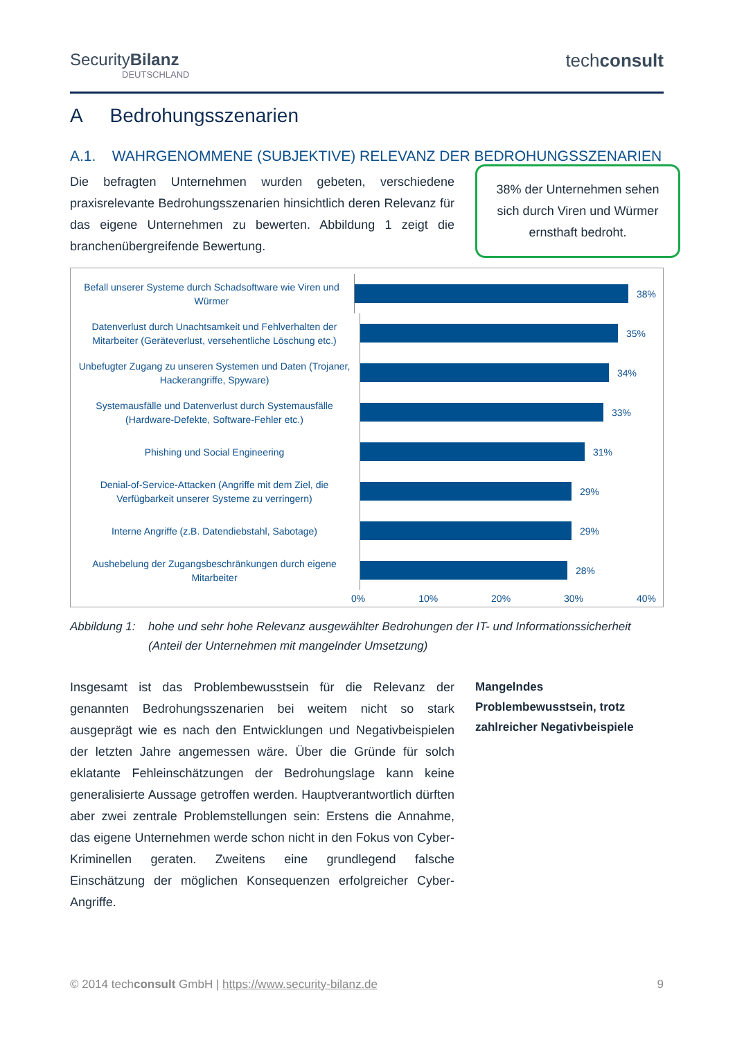SecurityBilanz
DEUTSCHLAND
techconsult
A Bedrohungsszenarien
A.1. WAHRGENOMMENE (SUBJEKTIVE) RELEVANZ DER BEDROHUNGSSZENARIEN
Die befragten Unternehmen wurden gebeten, verschiedene praxisrelevante Bedrohungsszenarien hinsichtlich deren Relevanz für das eigene Unternehmen zu bewerten. Abbildung 1 zeigt die branchenübergreifende Bewertung.
38% der Unternehmen sehen sich durch Viren und Würmer ernsthaft bedroht.
Befall unserer Systeme durch Schadsoftware wie Viren und Würmer
38%
Datenverlust durch Unachtsamkeit und Fehlverhalten der Mitarbeiter (Geräteverlust, versehentliche Löschung etc.)
35%
Unbefugter Zugang zu unseren Systemen und Daten (Trojaner, Hackerangriffe, Spyware)
34%
Systemausfälle und Datenverlust durch Systemausfälle (Hardware-Defekte, Software-Fehler etc.)
33%
Phishing und Social Engineering
31%
Denial-of-Service-Attacken (Angriffe mit dem Ziel, die Verfügbarkeit unserer Systeme zu verringern)
29%
Interne Angriffe (z.B. Datendiebstahl, Sabotage)
29%
Aushebelung der Zugangsbeschränkungen durch eigene Mitarbeiter
28%
0% 10% 20% 30% 40%
Abbildung 1: hohe und sehr hohe Relevanz ausgewählter Bedrohungen der IT- und Informationssicherheit (Anteil der Unternehmen mit mangelnder Umsetzung)
Insgesamt ist das Problembewusstsein für die Relevanz der genannten Bedrohungsszenarien bei weitem nicht so stark ausgeprägt wie es nach den Entwicklungen und Negativbeispielen der letzten Jahre angemessen wäre. Über die Gründe für solch eklatante Fehleinschätzungen der Bedrohungslage kann keine generalisierte Aussage getroffen werden. Hauptverantwortlich dürften aber zwei zentrale Problemstellungen sein: Erstens die Annahme, das eigene Unternehmen werde schon nicht in den Fokus von Cyber-Kriminellen geraten. Zweitens eine grundlegend falsche Einschätzung der möglichen Konsequenzen erfolgreicher Cyber-Angriffe.
Mangelndes Problembewusstsein, trotz zahlreicher Negativbeispiele
© 2014 techconsult GmbH | https://www.security-bilanz.de 9